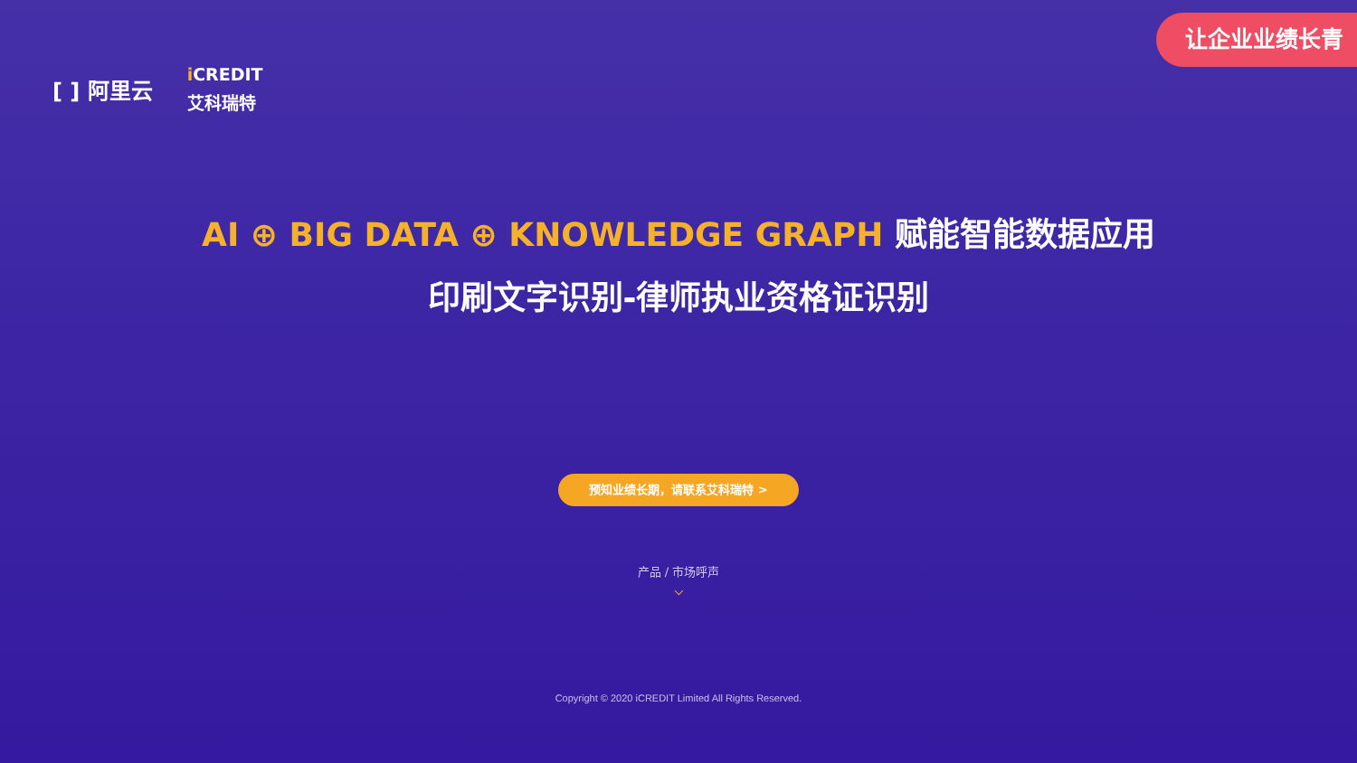[ ] 阿里云
i CREDIT
艾科瑞特
让企业业绩长青
AI ⊕ BIG DATA ⊕ KNOWLEDGE GRAPH 赋能智能数据应用
印刷文字识别-律师执业资格证识别
预知业绩长期，请联系艾科瑞特 >
产品 / 市场呼声
⌵
Copyright © 2020 iCREDIT Limited All Rights Reserved.